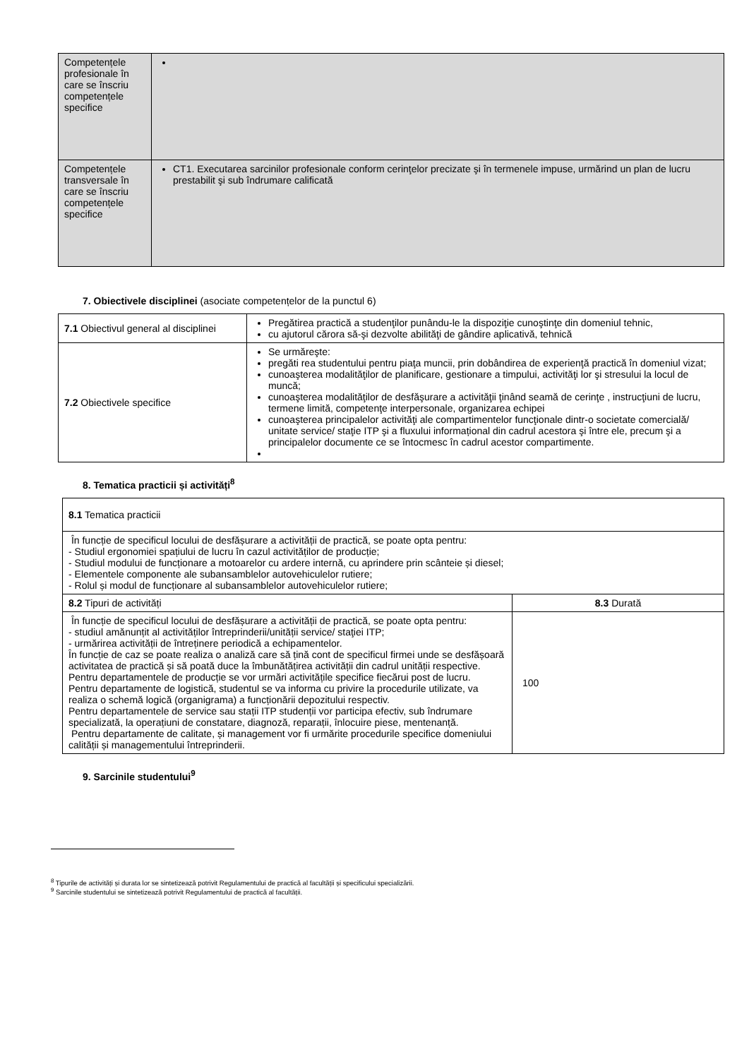| Competențele profesionale în care se înscriu competențele specifice | |
| Competențele transversale în care se înscriu competențele specifice | CT1. Executarea sarcinilor profesionale conform cerinţelor precizate şi în termenele impuse, urmărind un plan de lucru prestabilit şi sub îndrumare calificată |
7. Obiectivele disciplinei (asociate competențelor de la punctul 6)
| 7.1 Obiectivul general al disciplinei | Pregătirea practică a studenţilor punându-le la dispoziţie cunoştinţe din domeniul tehnic, cu ajutorul cărora să-şi dezvolte abilităţi de gândire aplicativă, tehnică |
| 7.2 Obiectivele specifice | Se urmăreşte: pregăti rea studentului pentru piaţa muncii, prin dobândirea de experienţă practică în domeniul vizat; cunoaşterea modalităţilor de planificare, gestionare a timpului, activităţi lor şi stresului la locul de muncă; cunoaşterea modalităţilor de desfăşurare a activităţii ţinând seamă de cerinţe , instrucţiuni de lucru, termene limită, competenţe interpersonale, organizarea echipei cunoaşterea principalelor activităţi ale compartimentelor funcţionale dintr-o societate comercială/ unitate service/ staţie ITP şi a fluxului informațional din cadrul acestora şi între ele, precum şi a principalelor documente ce se întocmesc în cadrul acestor compartimente. |
8. Tematica practicii și activități<sup>8</sup>
| 8.1 Tematica practicii | |
| În funcție de specificul locului de desfășurare a activității de practică, se poate opta pentru: - Studiul ergonomiei spațiului de lucru în cazul activităților de producție; - Studiul modului de funcționare a motoarelor cu ardere internă, cu aprindere prin scânteie și diesel; - Elementele componente ale subansamblelor autovehiculelor rutiere; - Rolul și modul de funcționare al subansamblelor autovehiculelor rutiere; | |
| 8.2 Tipuri de activități | 8.3 Durată |
| În funcție de specificul locului de desfășurare a activității de practică, se poate opta pentru: - studiul amănunțit al activităților întreprinderii/unității service/ staţiei ITP; - urmărirea activității de întreținere periodică a echipamentelor. În funcție de caz se poate realiza o analiză care să țină cont de specificul firmei unde se desfășoară activitatea de practică și să poată duce la îmbunătățirea activității din cadrul unității respective. Pentru departamentele de producție se vor urmări activitățile specifice fiecărui post de lucru. Pentru departamente de logistică, studentul se va informa cu privire la procedurile utilizate, va realiza o schemă logică (organigrama) a funcționării depozitului respectiv. Pentru departamentele de service sau stații ITP studenții vor participa efectiv, sub îndrumare specializată, la operațiuni de constatare, diagnoză, reparații, înlocuire piese, mentenanță. Pentru departamente de calitate, și management vor fi urmărite procedurile specifice domeniului calității și managementului întreprinderii. | 100 |
9. Sarcinile studentului<sup>9</sup>
<sup>8</sup> Tipurile de activități și durata lor se sintetizează potrivit Regulamentului de practică al facultății și specificului specializării.
<sup>9</sup> Sarcinile studentului se sintetizează potrivit Regulamentului de practică al facultății.